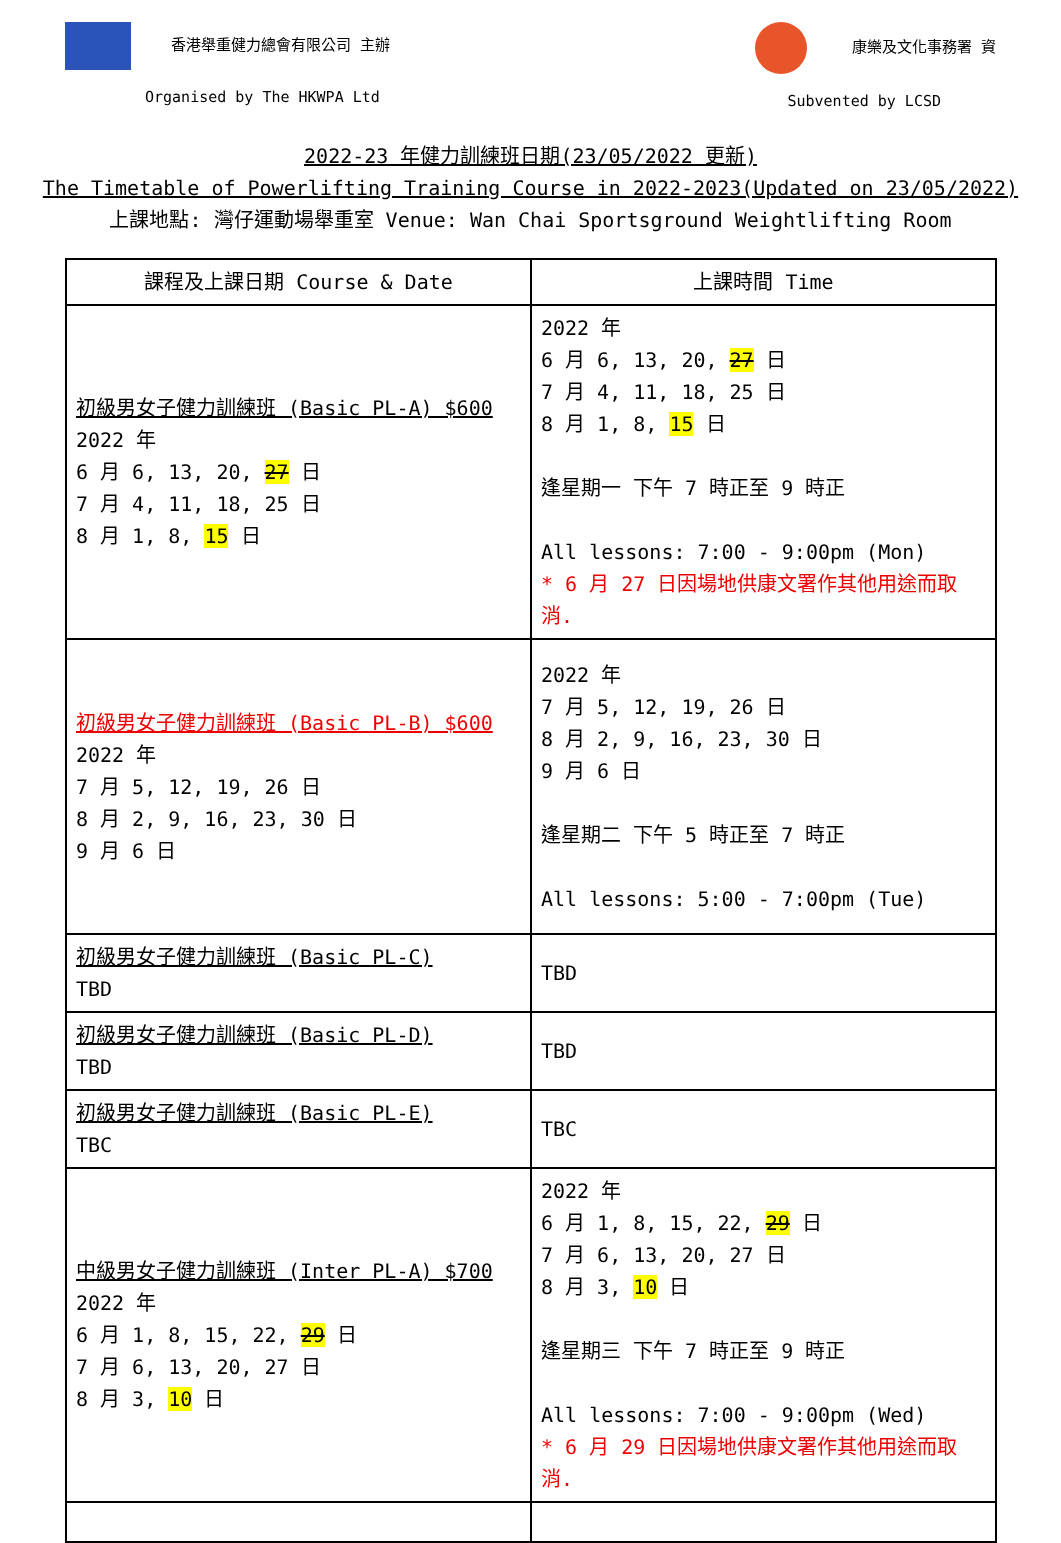香港舉重健力總會有限公司 主辦
Organised by The HKWPA Ltd
康樂及文化事務署 資
Subvented by LCSD
2022-23 年健力訓練班日期(23/05/2022 更新)
The Timetable of Powerlifting Training Course in 2022-2023(Updated on 23/05/2022)
上課地點: 灣仔運動場舉重室 Venue: Wan Chai Sportsground Weightlifting Room
| 課程及上課日期 Course & Date | 上課時間 Time |
| --- | --- |
| 初級男女子健力訓練班 (Basic PL-A) $600 2022 年 6 月 6, 13, 20, 27 日 7 月 4, 11, 18, 25 日 8 月 1, 8, 15 日 | 2022 年 6 月 6, 13, 20, 27 日 7 月 4, 11, 18, 25 日 8 月 1, 8, 15 日 逢星期一 下午 7 時正至 9 時正 All lessons: 7:00 - 9:00pm (Mon) * 6 月 27 日因場地供康文署作其他用途而取消. |
| 初級男女子健力訓練班 (Basic PL-B) $600 2022 年 7 月 5, 12, 19, 26 日 8 月 2, 9, 16, 23, 30 日 9 月 6 日 | 2022 年 7 月 5, 12, 19, 26 日 8 月 2, 9, 16, 23, 30 日 9 月 6 日 逢星期二 下午 5 時正至 7 時正 All lessons: 5:00 - 7:00pm (Tue) |
| 初級男女子健力訓練班 (Basic PL-C) TBD | TBD |
| 初級男女子健力訓練班 (Basic PL-D) TBD | TBD |
| 初級男女子健力訓練班 (Basic PL-E) TBC | TBC |
| 中級男女子健力訓練班 (Inter PL-A) $700 2022 年 6 月 1, 8, 15, 22, 29 日 7 月 6, 13, 20, 27 日 8 月 3, 10 日 | 2022 年 6 月 1, 8, 15, 22, 29 日 7 月 6, 13, 20, 27 日 8 月 3, 10 日 逢星期三 下午 7 時正至 9 時正 All lessons: 7:00 - 9:00pm (Wed) * 6 月 29 日因場地供康文署作其他用途而取消. |